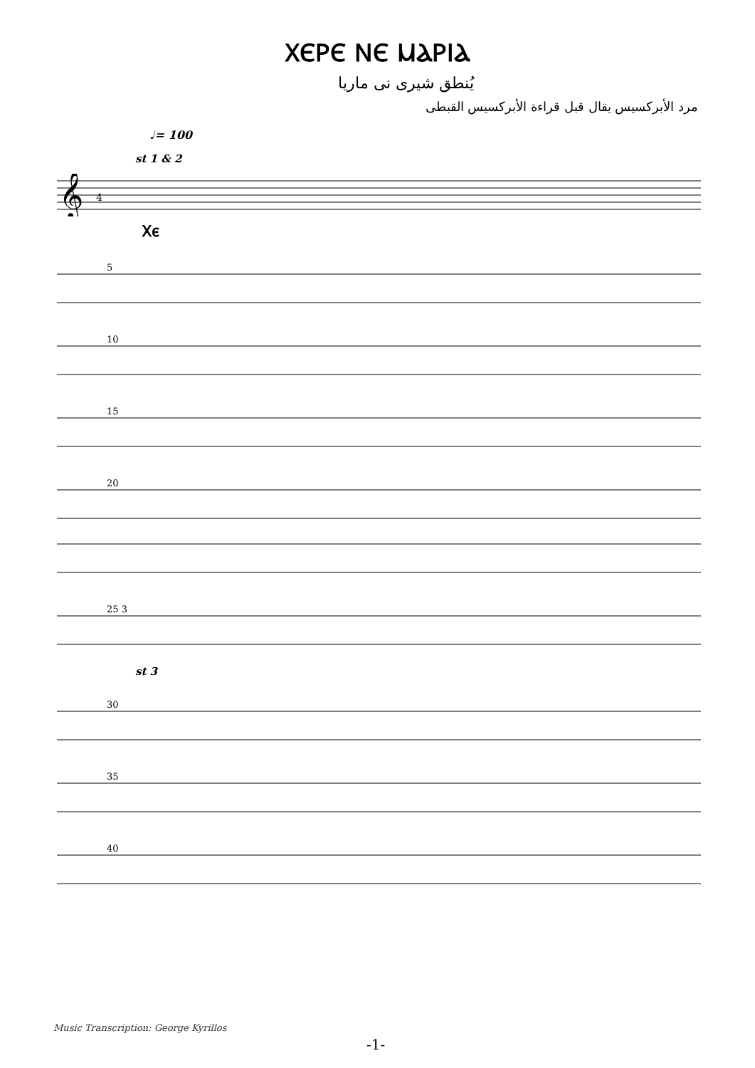ⲬⲈⲢⲈ ⲚⲈ ⲘⲀⲢⲒⲀ
يُنطق شيرى نى ماريا
مرد الأبركسيس يقال قبل قراءة الأبركسيس القبطى
♩= 100
st 1 & 2
𝄞
4
Ⲭⲉ
5
10
15
20
25 3
st 3
30
35
40
Music Transcription: George Kyrillos
-1-